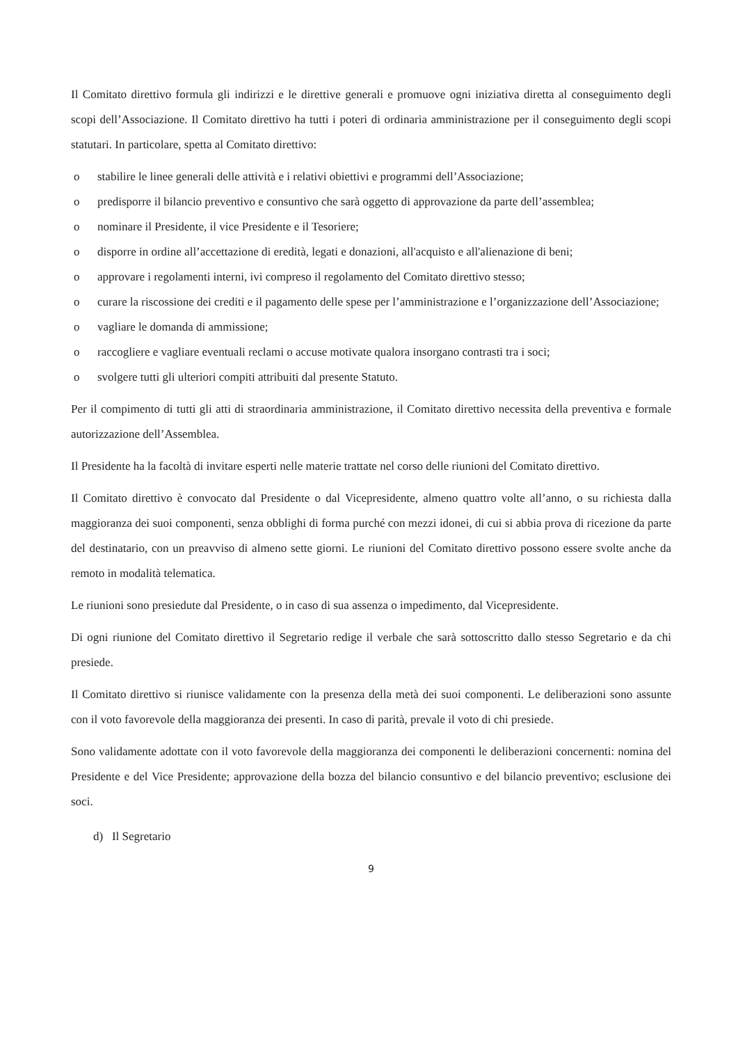Il Comitato direttivo formula gli indirizzi e le direttive generali e promuove ogni iniziativa diretta al conseguimento degli scopi dell’Associazione. Il Comitato direttivo ha tutti i poteri di ordinaria amministrazione per il conseguimento degli scopi statutari. In particolare, spetta al Comitato direttivo:
o stabilire le linee generali delle attività e i relativi obiettivi e programmi dell’Associazione;
o predisporre il bilancio preventivo e consuntivo che sarà oggetto di approvazione da parte dell’assemblea;
o nominare il Presidente, il vice Presidente e il Tesoriere;
o disporre in ordine all’accettazione di eredità, legati e donazioni, all'acquisto e all'alienazione di beni;
o approvare i regolamenti interni, ivi compreso il regolamento del Comitato direttivo stesso;
o curare la riscossione dei crediti e il pagamento delle spese per l’amministrazione e l’organizzazione dell’Associazione;
o vagliare le domanda di ammissione;
o raccogliere e vagliare eventuali reclami o accuse motivate qualora insorgano contrasti tra i soci;
o svolgere tutti gli ulteriori compiti attribuiti dal presente Statuto.
Per il compimento di tutti gli atti di straordinaria amministrazione, il Comitato direttivo necessita della preventiva e formale autorizzazione dell’Assemblea.
Il Presidente ha la facoltà di invitare esperti nelle materie trattate nel corso delle riunioni del Comitato direttivo.
Il Comitato direttivo è convocato dal Presidente o dal Vicepresidente, almeno quattro volte all’anno, o su richiesta dalla maggioranza dei suoi componenti, senza obblighi di forma purché con mezzi idonei, di cui si abbia prova di ricezione da parte del destinatario, con un preavviso di almeno sette giorni. Le riunioni del Comitato direttivo possono essere svolte anche da remoto in modalità telematica.
Le riunioni sono presiedute dal Presidente, o in caso di sua assenza o impedimento, dal Vicepresidente.
Di ogni riunione del Comitato direttivo il Segretario redige il verbale che sarà sottoscritto dallo stesso Segretario e da chi presiede.
Il Comitato direttivo si riunisce validamente con la presenza della metà dei suoi componenti. Le deliberazioni sono assunte con il voto favorevole della maggioranza dei presenti. In caso di parità, prevale il voto di chi presiede.
Sono validamente adottate con il voto favorevole della maggioranza dei componenti le deliberazioni concernenti: nomina del Presidente e del Vice Presidente; approvazione della bozza del bilancio consuntivo e del bilancio preventivo; esclusione dei soci.
d) Il Segretario
9